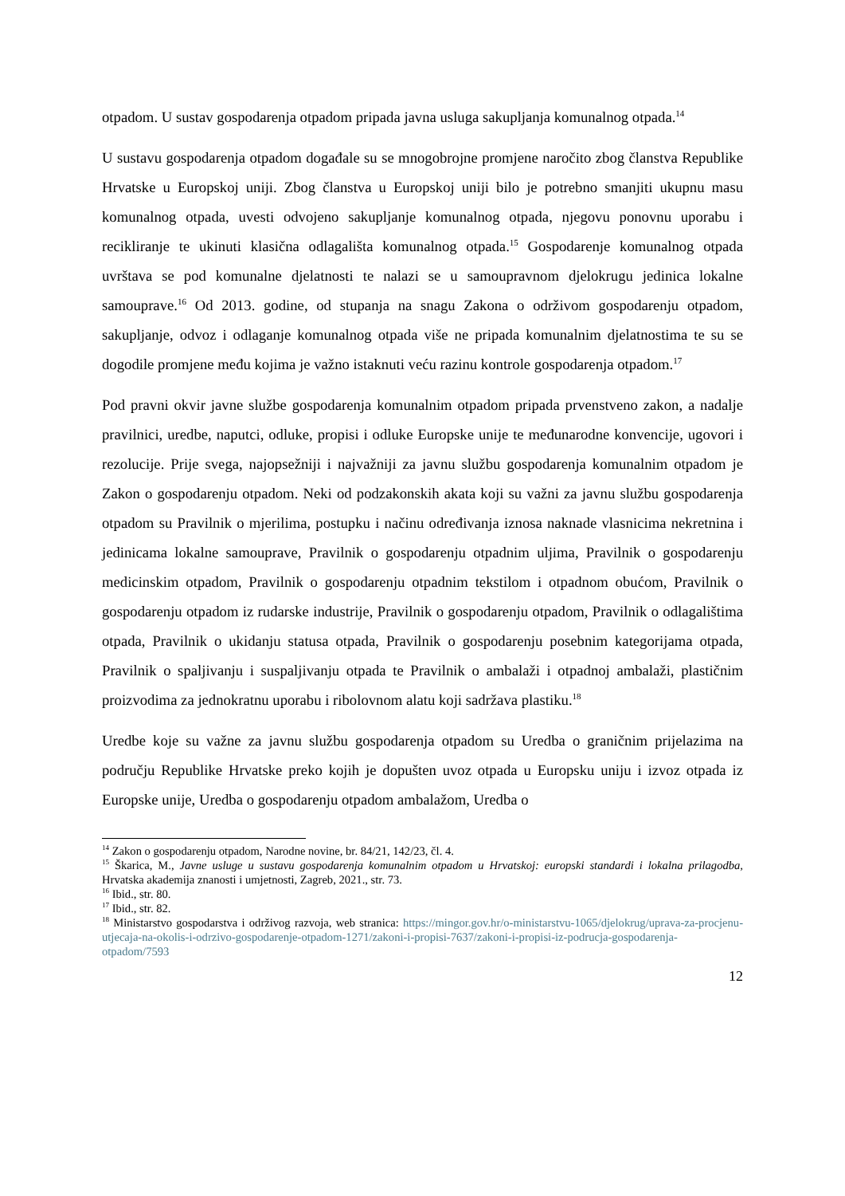otpadom. U sustav gospodarenja otpadom pripada javna usluga sakupljanja komunalnog otpada.<sup>14</sup>
U sustavu gospodarenja otpadom događale su se mnogobrojne promjene naročito zbog članstva Republike Hrvatske u Europskoj uniji. Zbog članstva u Europskoj uniji bilo je potrebno smanjiti ukupnu masu komunalnog otpada, uvesti odvojeno sakupljanje komunalnog otpada, njegovu ponovnu uporabu i recikliranje te ukinuti klasična odlagališta komunalnog otpada.<sup>15</sup> Gospodarenje komunalnog otpada uvrštava se pod komunalne djelatnosti te nalazi se u samoupravnom djelokrugu jedinica lokalne samouprave.<sup>16</sup> Od 2013. godine, od stupanja na snagu Zakona o održivom gospodarenju otpadom, sakupljanje, odvoz i odlaganje komunalnog otpada više ne pripada komunalnim djelatnostima te su se dogodile promjene među kojima je važno istaknuti veću razinu kontrole gospodarenja otpadom.<sup>17</sup>
Pod pravni okvir javne službe gospodarenja komunalnim otpadom pripada prvenstveno zakon, a nadalje pravilnici, uredbe, naputci, odluke, propisi i odluke Europske unije te međunarodne konvencije, ugovori i rezolucije. Prije svega, najopsežniji i najvažniji za javnu službu gospodarenja komunalnim otpadom je Zakon o gospodarenju otpadom. Neki od podzakonskih akata koji su važni za javnu službu gospodarenja otpadom su Pravilnik o mjerilima, postupku i načinu određivanja iznosa naknade vlasnicima nekretnina i jedinicama lokalne samouprave, Pravilnik o gospodarenju otpadnim uljima, Pravilnik o gospodarenju medicinskim otpadom, Pravilnik o gospodarenju otpadnim tekstilom i otpadnom obućom, Pravilnik o gospodarenju otpadom iz rudarske industrije, Pravilnik o gospodarenju otpadom, Pravilnik o odlagalištima otpada, Pravilnik o ukidanju statusa otpada, Pravilnik o gospodarenju posebnim kategorijama otpada, Pravilnik o spaljivanju i suspaljivanju otpada te Pravilnik o ambalaži i otpadnoj ambalaži, plastičnim proizvodima za jednokratnu uporabu i ribolovnom alatu koji sadržava plastiku.<sup>18</sup>
Uredbe koje su važne za javnu službu gospodarenja otpadom su Uredba o graničnim prijelazima na području Republike Hrvatske preko kojih je dopušten uvoz otpada u Europsku uniju i izvoz otpada iz Europske unije, Uredba o gospodarenju otpadom ambalažom, Uredba o
<sup>14</sup> Zakon o gospodarenju otpadom, Narodne novine, br. 84/21, 142/23, čl. 4.
<sup>15</sup> Škarica, M., Javne usluge u sustavu gospodarenja komunalnim otpadom u Hrvatskoj: europski standardi i lokalna prilagodba, Hrvatska akademija znanosti i umjetnosti, Zagreb, 2021., str. 73.
<sup>16</sup> Ibid., str. 80.
<sup>17</sup> Ibid., str. 82.
<sup>18</sup> Ministarstvo gospodarstva i održivog razvoja, web stranica: https://mingor.gov.hr/o-ministarstvu-1065/djelokrug/uprava-za-procjenu-utjecaja-na-okolis-i-odrzivo-gospodarenje-otpadom-1271/zakoni-i-propisi-7637/zakoni-i-propisi-iz-podrucja-gospodarenja-otpadom/7593
12